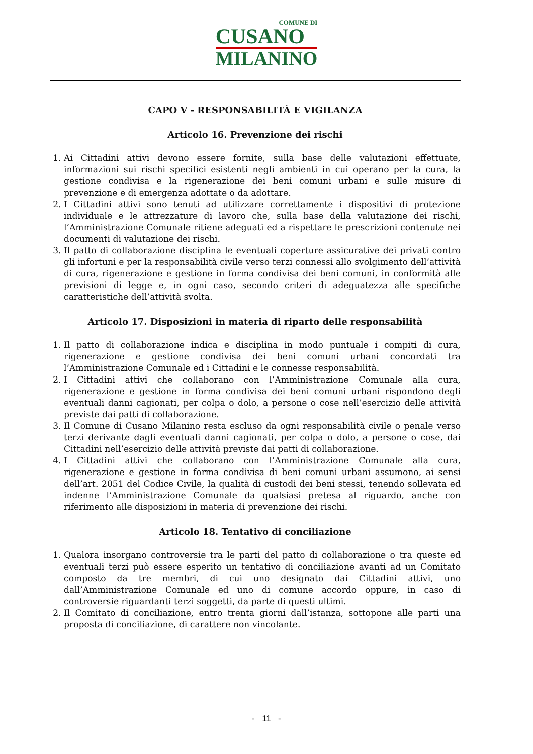COMUNE DI CUSANO MILANINO
CAPO V - RESPONSABILITÀ E VIGILANZA
Articolo 16. Prevenzione dei rischi
1. Ai Cittadini attivi devono essere fornite, sulla base delle valutazioni effettuate, informazioni sui rischi specifici esistenti negli ambienti in cui operano per la cura, la gestione condivisa e la rigenerazione dei beni comuni urbani e sulle misure di prevenzione e di emergenza adottate o da adottare.
2. I Cittadini attivi sono tenuti ad utilizzare correttamente i dispositivi di protezione individuale e le attrezzature di lavoro che, sulla base della valutazione dei rischi, l’Amministrazione Comunale ritiene adeguati ed a rispettare le prescrizioni contenute nei documenti di valutazione dei rischi.
3. Il patto di collaborazione disciplina le eventuali coperture assicurative dei privati contro gli infortuni e per la responsabilità civile verso terzi connessi allo svolgimento dell’attività di cura, rigenerazione e gestione in forma condivisa dei beni comuni, in conformità alle previsioni di legge e, in ogni caso, secondo criteri di adeguatezza alle specifiche caratteristiche dell’attività svolta.
Articolo 17. Disposizioni in materia di riparto delle responsabilità
1. Il patto di collaborazione indica e disciplina in modo puntuale i compiti di cura, rigenerazione e gestione condivisa dei beni comuni urbani concordati tra l’Amministrazione Comunale ed i Cittadini e le connesse responsabilità.
2. I Cittadini attivi che collaborano con l’Amministrazione Comunale alla cura, rigenerazione e gestione in forma condivisa dei beni comuni urbani rispondono degli eventuali danni cagionati, per colpa o dolo, a persone o cose nell’esercizio delle attività previste dai patti di collaborazione.
3. Il Comune di Cusano Milanino resta escluso da ogni responsabilità civile o penale verso terzi derivante dagli eventuali danni cagionati, per colpa o dolo, a persone o cose, dai Cittadini nell’esercizio delle attività previste dai patti di collaborazione.
4. I Cittadini attivi che collaborano con l’Amministrazione Comunale alla cura, rigenerazione e gestione in forma condivisa di beni comuni urbani assumono, ai sensi dell’art. 2051 del Codice Civile, la qualità di custodi dei beni stessi, tenendo sollevata ed indenne l’Amministrazione Comunale da qualsiasi pretesa al riguardo, anche con riferimento alle disposizioni in materia di prevenzione dei rischi.
Articolo 18. Tentativo di conciliazione
1. Qualora insorgano controversie tra le parti del patto di collaborazione o tra queste ed eventuali terzi può essere esperito un tentativo di conciliazione avanti ad un Comitato composto da tre membri, di cui uno designato dai Cittadini attivi, uno dall’Amministrazione Comunale ed uno di comune accordo oppure, in caso di controversie riguardanti terzi soggetti, da parte di questi ultimi.
2. Il Comitato di conciliazione, entro trenta giorni dall’istanza, sottopone alle parti una proposta di conciliazione, di carattere non vincolante.
- 11 -